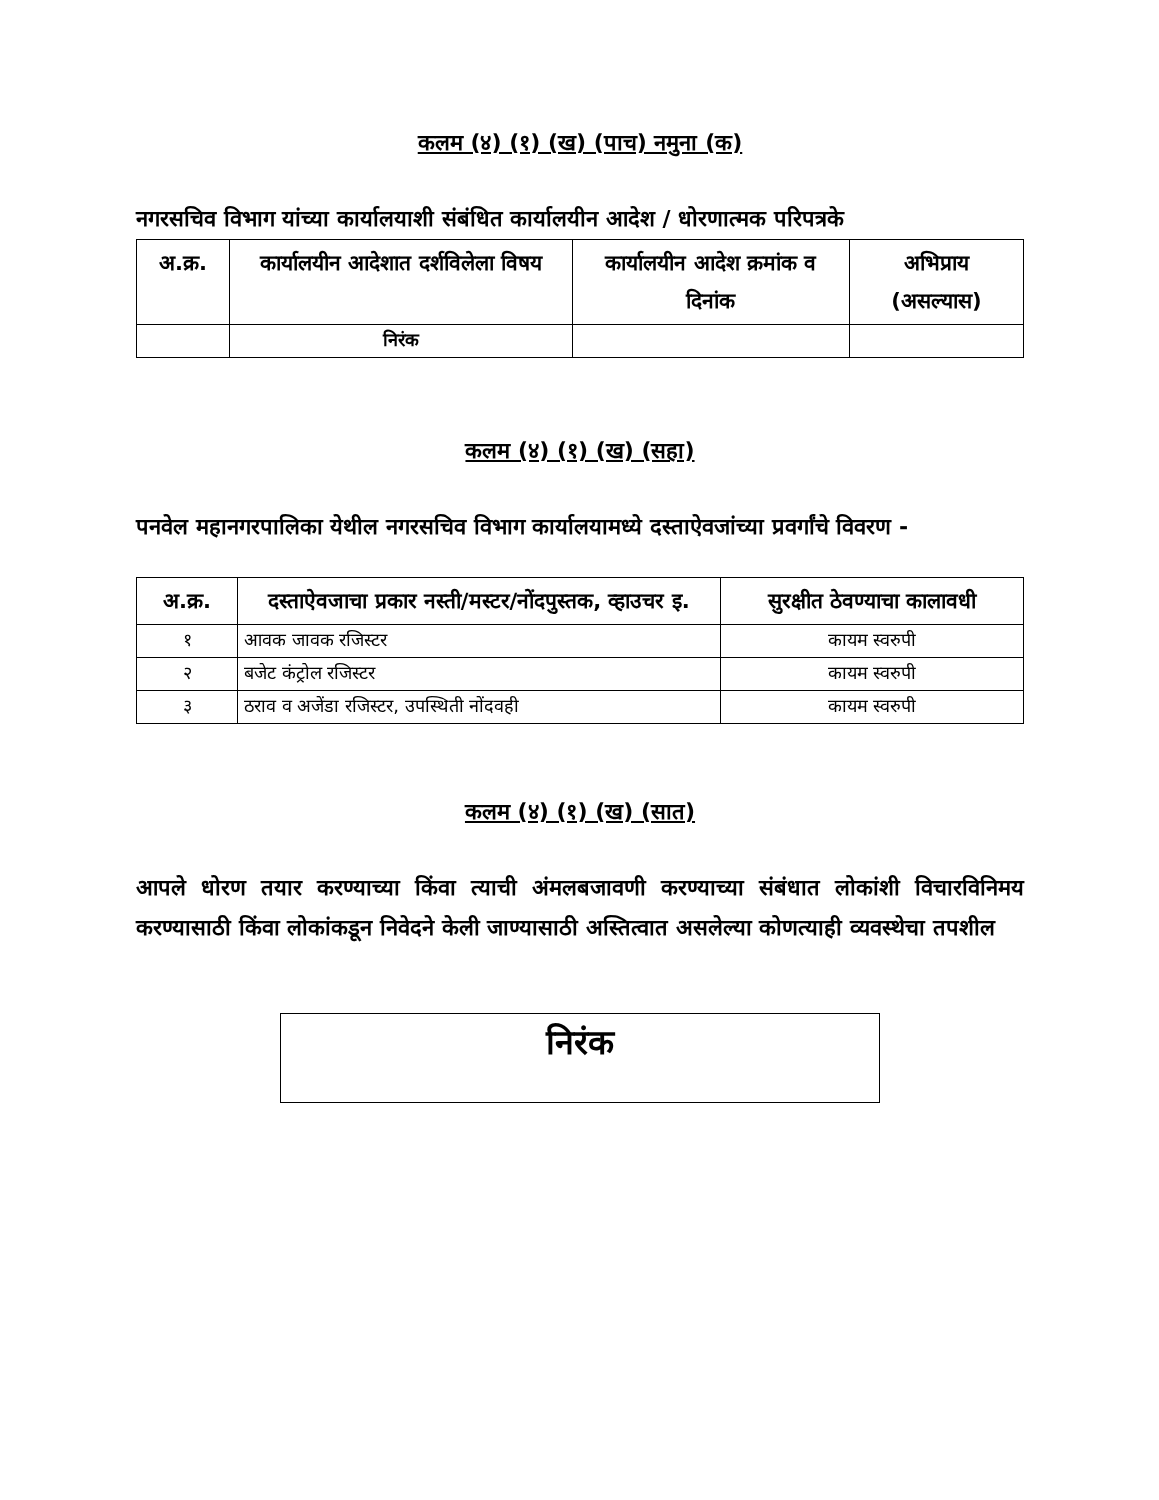कलम (४) (१) (ख) (पाच) नमुना (क)
नगरसचिव विभाग यांच्या कार्यालयाशी संबंधित कार्यालयीन आदेश / धोरणात्मक परिपत्रके
| अ.क्र. | कार्यालयीन आदेशात दर्शविलेला विषय | कार्यालयीन आदेश क्रमांक व दिनांक | अभिप्राय (असल्यास) |
| --- | --- | --- | --- |
| | निरंक | | |
कलम (४) (१) (ख) (सहा)
पनवेल महानगरपालिका येथील नगरसचिव विभाग कार्यालयामध्ये दस्ताऐवजांच्या प्रवर्गांचे विवरण -
| अ.क्र. | दस्ताऐवजाचा प्रकार नस्ती/मस्टर/नोंदपुस्तक, व्हाउचर इ. | सुरक्षीत ठेवण्याचा कालावधी |
| --- | --- | --- |
| १ | आवक जावक रजिस्टर | कायम स्वरुपी |
| २ | बजेट कंट्रोल रजिस्टर | कायम स्वरुपी |
| ३ | ठराव व अजेंडा रजिस्टर, उपस्थिती नोंदवही | कायम स्वरुपी |
कलम (४) (१) (ख) (सात)
आपले धोरण तयार करण्याच्या किंवा त्याची अंमलबजावणी करण्याच्या संबंधात लोकांशी विचारविनिमय करण्यासाठी किंवा लोकांकडून निवेदने केली जाण्यासाठी अस्तित्वात असलेल्या कोणत्याही व्यवस्थेचा तपशील
निरंक